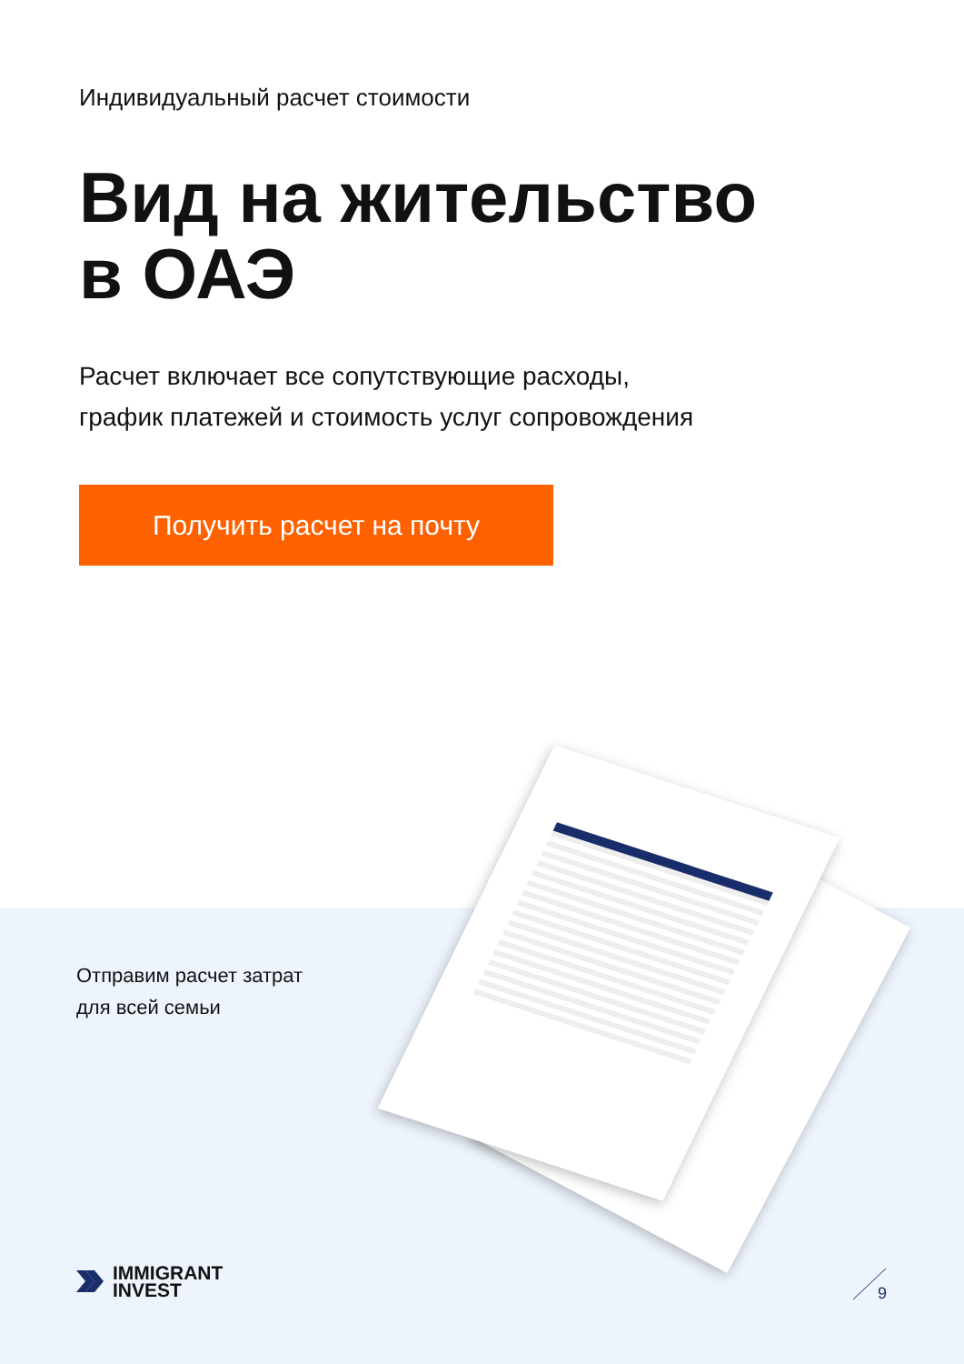Индивидуальный расчет стоимости
Вид на жительство
в ОАЭ
Расчет включает все сопутствующие расходы,
график платежей и стоимость услуг сопровождения
Получить расчет на почту
Отправим расчет затрат
для всей семьи
IMMIGRANT
INVEST
9